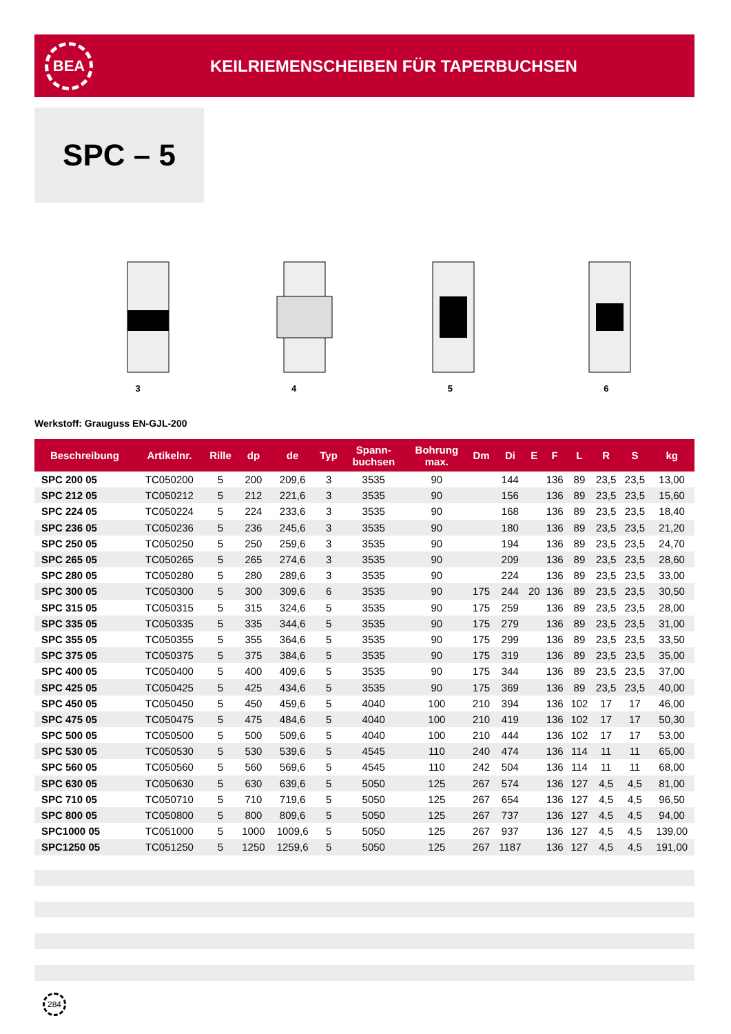BEA
KEILRIEMENSCHEIBEN FÜR TAPERBUCHSEN
SPC – 5
3 4 5 6
Werkstoff: Grauguss EN-GJL-200
| Beschreibung | Artikelnr. | Rille | dp | de | Typ | Spann- buchsen | Bohrung max. | Dm | Di | E | F | L | R | S | kg |
| --- | --- | --- | --- | --- | --- | --- | --- | --- | --- | --- | --- | --- | --- | --- | --- |
| SPC 200 05 | TC050200 | 5 | 200 | 209,6 | 3 | 3535 | 90 | | 144 | | 136 | 89 | 23,5 | 23,5 | 13,00 |
| SPC 212 05 | TC050212 | 5 | 212 | 221,6 | 3 | 3535 | 90 | | 156 | | 136 | 89 | 23,5 | 23,5 | 15,60 |
| SPC 224 05 | TC050224 | 5 | 224 | 233,6 | 3 | 3535 | 90 | | 168 | | 136 | 89 | 23,5 | 23,5 | 18,40 |
| SPC 236 05 | TC050236 | 5 | 236 | 245,6 | 3 | 3535 | 90 | | 180 | | 136 | 89 | 23,5 | 23,5 | 21,20 |
| SPC 250 05 | TC050250 | 5 | 250 | 259,6 | 3 | 3535 | 90 | | 194 | | 136 | 89 | 23,5 | 23,5 | 24,70 |
| SPC 265 05 | TC050265 | 5 | 265 | 274,6 | 3 | 3535 | 90 | | 209 | | 136 | 89 | 23,5 | 23,5 | 28,60 |
| SPC 280 05 | TC050280 | 5 | 280 | 289,6 | 3 | 3535 | 90 | | 224 | | 136 | 89 | 23,5 | 23,5 | 33,00 |
| SPC 300 05 | TC050300 | 5 | 300 | 309,6 | 6 | 3535 | 90 | 175 | 244 | 20 | 136 | 89 | 23,5 | 23,5 | 30,50 |
| SPC 315 05 | TC050315 | 5 | 315 | 324,6 | 5 | 3535 | 90 | 175 | 259 | | 136 | 89 | 23,5 | 23,5 | 28,00 |
| SPC 335 05 | TC050335 | 5 | 335 | 344,6 | 5 | 3535 | 90 | 175 | 279 | | 136 | 89 | 23,5 | 23,5 | 31,00 |
| SPC 355 05 | TC050355 | 5 | 355 | 364,6 | 5 | 3535 | 90 | 175 | 299 | | 136 | 89 | 23,5 | 23,5 | 33,50 |
| SPC 375 05 | TC050375 | 5 | 375 | 384,6 | 5 | 3535 | 90 | 175 | 319 | | 136 | 89 | 23,5 | 23,5 | 35,00 |
| SPC 400 05 | TC050400 | 5 | 400 | 409,6 | 5 | 3535 | 90 | 175 | 344 | | 136 | 89 | 23,5 | 23,5 | 37,00 |
| SPC 425 05 | TC050425 | 5 | 425 | 434,6 | 5 | 3535 | 90 | 175 | 369 | | 136 | 89 | 23,5 | 23,5 | 40,00 |
| SPC 450 05 | TC050450 | 5 | 450 | 459,6 | 5 | 4040 | 100 | 210 | 394 | | 136 | 102 | 17 | 17 | 46,00 |
| SPC 475 05 | TC050475 | 5 | 475 | 484,6 | 5 | 4040 | 100 | 210 | 419 | | 136 | 102 | 17 | 17 | 50,30 |
| SPC 500 05 | TC050500 | 5 | 500 | 509,6 | 5 | 4040 | 100 | 210 | 444 | | 136 | 102 | 17 | 17 | 53,00 |
| SPC 530 05 | TC050530 | 5 | 530 | 539,6 | 5 | 4545 | 110 | 240 | 474 | | 136 | 114 | 11 | 11 | 65,00 |
| SPC 560 05 | TC050560 | 5 | 560 | 569,6 | 5 | 4545 | 110 | 242 | 504 | | 136 | 114 | 11 | 11 | 68,00 |
| SPC 630 05 | TC050630 | 5 | 630 | 639,6 | 5 | 5050 | 125 | 267 | 574 | | 136 | 127 | 4,5 | 4,5 | 81,00 |
| SPC 710 05 | TC050710 | 5 | 710 | 719,6 | 5 | 5050 | 125 | 267 | 654 | | 136 | 127 | 4,5 | 4,5 | 96,50 |
| SPC 800 05 | TC050800 | 5 | 800 | 809,6 | 5 | 5050 | 125 | 267 | 737 | | 136 | 127 | 4,5 | 4,5 | 94,00 |
| SPC1000 05 | TC051000 | 5 | 1000 | 1009,6 | 5 | 5050 | 125 | 267 | 937 | | 136 | 127 | 4,5 | 4,5 | 139,00 |
| SPC1250 05 | TC051250 | 5 | 1250 | 1259,6 | 5 | 5050 | 125 | 267 | 1187 | | 136 | 127 | 4,5 | 4,5 | 191,00 |
284